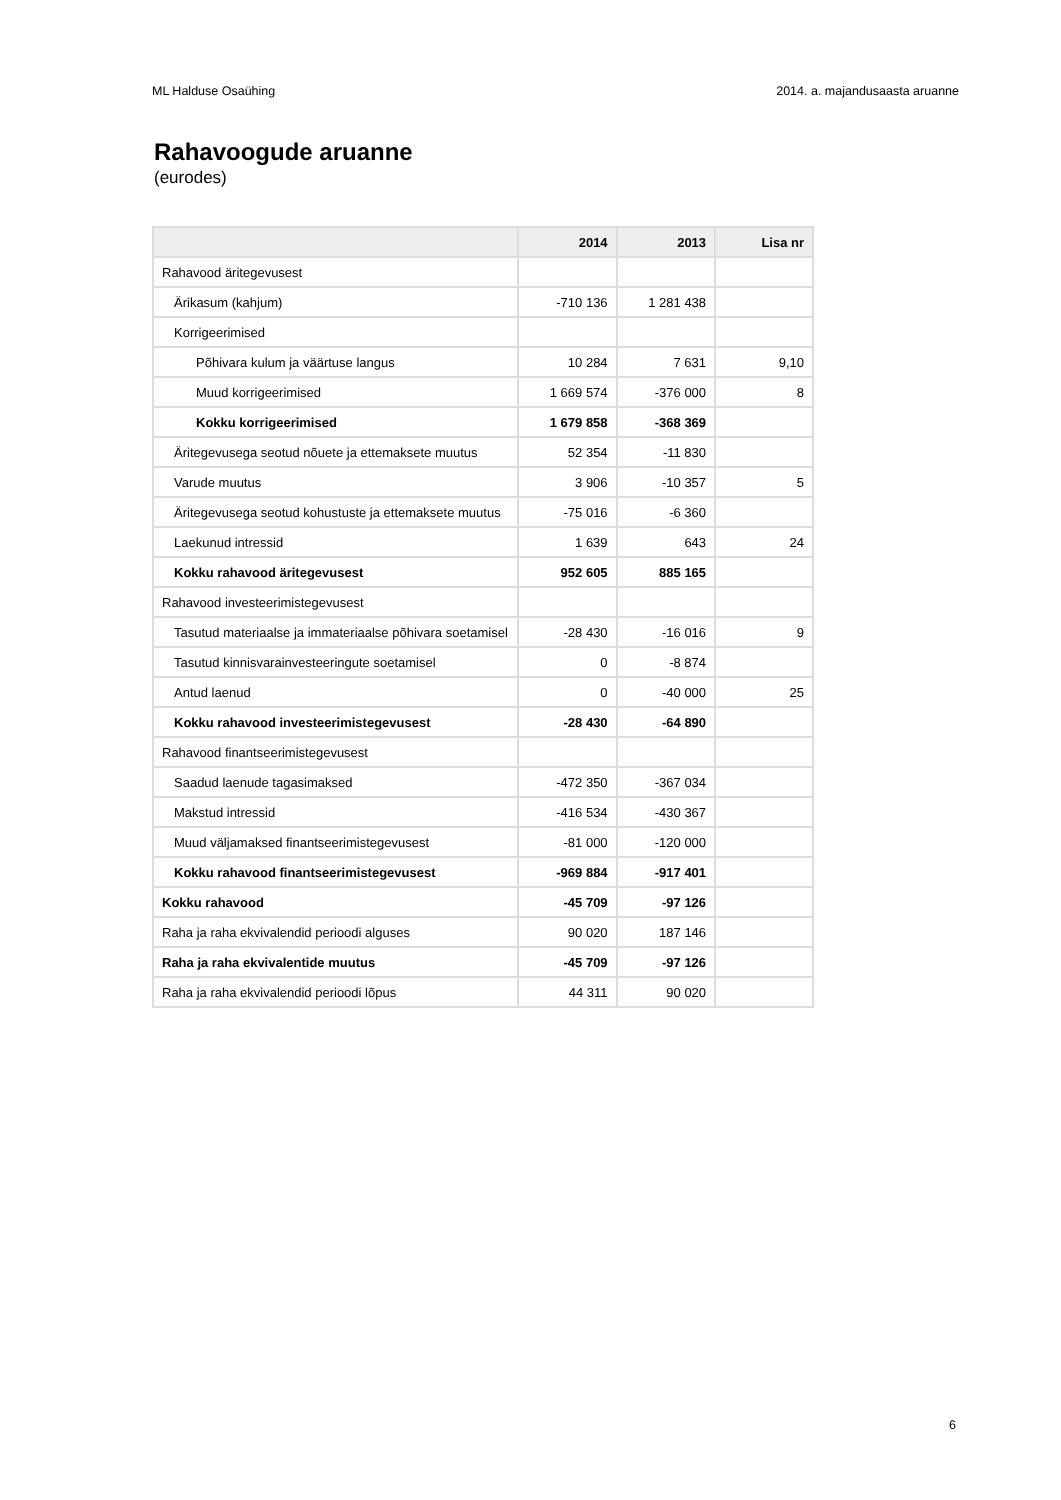ML Halduse Osaühing 2014. a. majandusaasta aruanne
Rahavoogude aruanne
(eurodes)
| | 2014 | 2013 | Lisa nr |
| --- | --- | --- | --- |
| Rahavood äritegevusest | | | |
| Ärikasum (kahjum) | -710 136 | 1 281 438 | |
| Korrigeerimised | | | |
| Põhivara kulum ja väärtuse langus | 10 284 | 7 631 | 9,10 |
| Muud korrigeerimised | 1 669 574 | -376 000 | 8 |
| Kokku korrigeerimised | 1 679 858 | -368 369 | |
| Äritegevusega seotud nõuete ja ettemaksete muutus | 52 354 | -11 830 | |
| Varude muutus | 3 906 | -10 357 | 5 |
| Äritegevusega seotud kohustuste ja ettemaksete muutus | -75 016 | -6 360 | |
| Laekunud intressid | 1 639 | 643 | 24 |
| Kokku rahavood äritegevusest | 952 605 | 885 165 | |
| Rahavood investeerimistegevusest | | | |
| Tasutud materiaalse ja immateriaalse põhivara soetamisel | -28 430 | -16 016 | 9 |
| Tasutud kinnisvarainvesteeringute soetamisel | 0 | -8 874 | |
| Antud laenud | 0 | -40 000 | 25 |
| Kokku rahavood investeerimistegevusest | -28 430 | -64 890 | |
| Rahavood finantseerimistegevusest | | | |
| Saadud laenude tagasimaksed | -472 350 | -367 034 | |
| Makstud intressid | -416 534 | -430 367 | |
| Muud väljamaksed finantseerimistegevusest | -81 000 | -120 000 | |
| Kokku rahavood finantseerimistegevusest | -969 884 | -917 401 | |
| Kokku rahavood | -45 709 | -97 126 | |
| Raha ja raha ekvivalendid perioodi alguses | 90 020 | 187 146 | |
| Raha ja raha ekvivalentide muutus | -45 709 | -97 126 | |
| Raha ja raha ekvivalendid perioodi lõpus | 44 311 | 90 020 | |
6